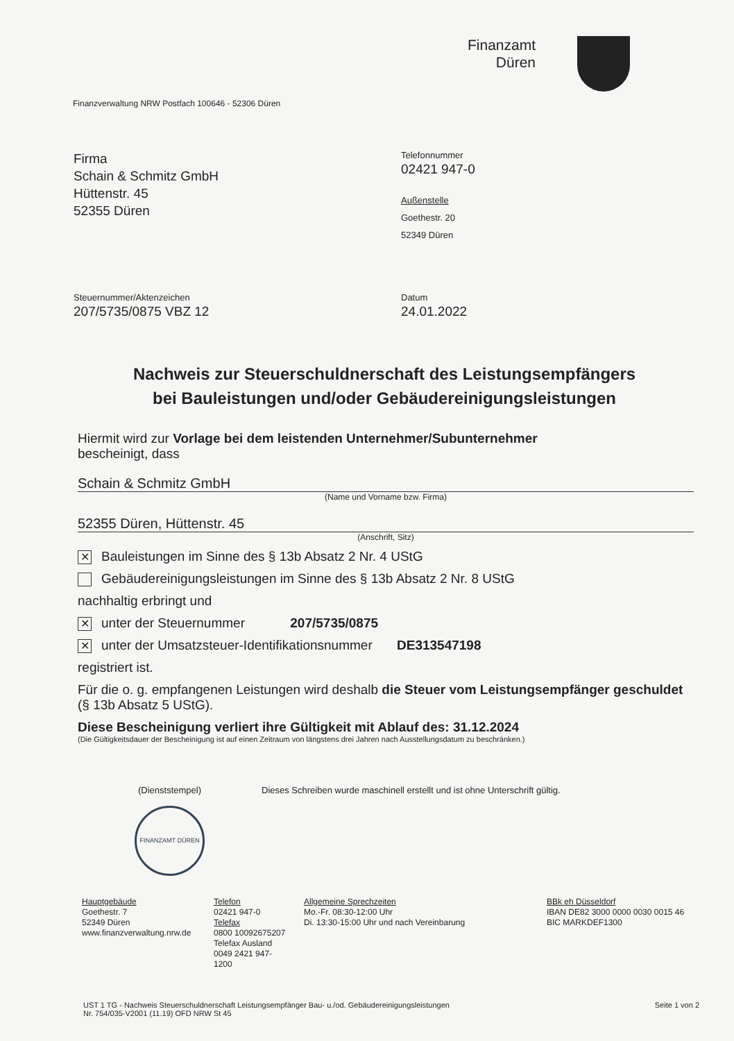Finanzamt
Düren
Finanzverwaltung NRW Postfach 100646 - 52306 Düren
Firma
Schain & Schmitz GmbH
Hüttenstr. 45
52355 Düren
Telefonnummer
02421 947-0
Außenstelle
Goethestr. 20
52349 Düren
Steuernummer/Aktenzeichen
207/5735/0875 VBZ 12
Datum
24.01.2022
Nachweis zur Steuerschuldnerschaft des Leistungsempfängers
bei Bauleistungen und/oder Gebäudereinigungsleistungen
Hiermit wird zur Vorlage bei dem leistenden Unternehmer/Subunternehmer
bescheinigt, dass
Schain & Schmitz GmbH
(Name und Vorname bzw. Firma)
52355 Düren, Hüttenstr. 45
(Anschrift, Sitz)
✕ Bauleistungen im Sinne des § 13b Absatz 2 Nr. 4 UStG
Gebäudereinigungsleistungen im Sinne des § 13b Absatz 2 Nr. 8 UStG
nachhaltig erbringt und
✕ unter der Steuernummer 207/5735/0875
✕ unter der Umsatzsteuer-Identifikationsnummer DE313547198
registriert ist.
Für die o. g. empfangenen Leistungen wird deshalb die Steuer vom Leistungsempfänger geschuldet (§ 13b Absatz 5 UStG).
Diese Bescheinigung verliert ihre Gültigkeit mit Ablauf des: 31.12.2024
(Die Gültigkeitsdauer der Bescheinigung ist auf einen Zeitraum von längstens drei Jahren nach Ausstellungsdatum zu beschränken.)
(Dienststempel)
FINANZAMT DÜREN
Dieses Schreiben wurde maschinell erstellt und ist ohne Unterschrift gültig.
Hauptgebäude
Goethestr. 7
52349 Düren
www.finanzverwaltung.nrw.de
Telefon
02421 947-0
Telefax
0800 10092675207
Telefax Ausland
0049 2421 947-1200
Allgemeine Sprechzeiten
Mo.-Fr. 08:30-12:00 Uhr
Di. 13:30-15:00 Uhr und nach Vereinbarung
BBk eh Düsseldorf
IBAN DE82 3000 0000 0030 0015 46
BIC MARKDEF1300
UST 1 TG - Nachweis Steuerschuldnerschaft Leistungsempfänger Bau- u./od. Gebäudereinigungsleistungen
Nr. 754/035-V2001 (11.19) OFD NRW St 45
Seite 1 von 2